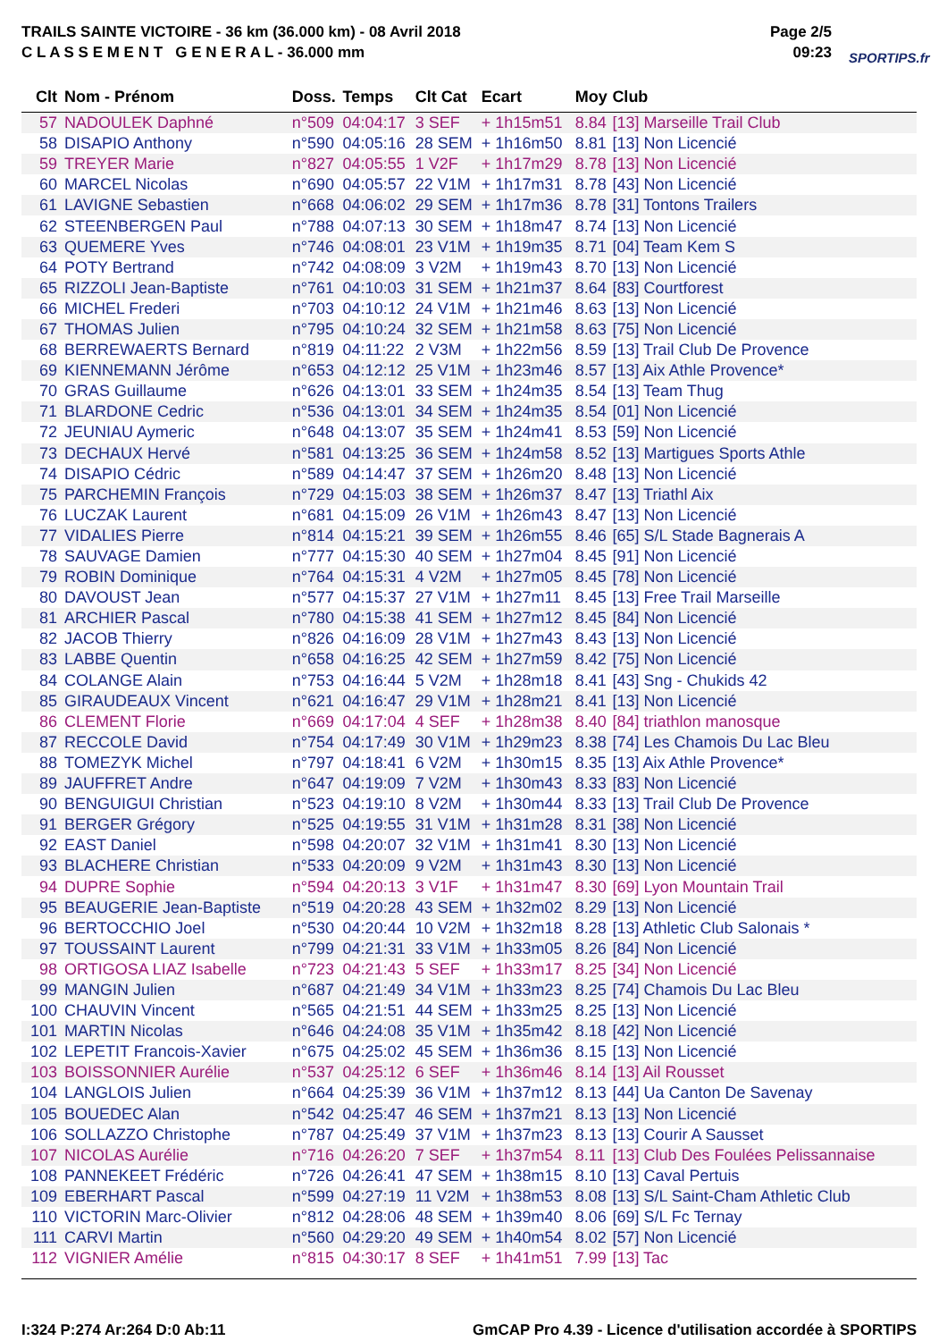TRAILS SAINTE VICTOIRE - 36 km (36.000 km) - 08 Avril 2018
C L A S S E M E N T G E N E R A L - 36.000 mm
Page 2/5
09:23
SPORTIPS.fr
| Clt | Nom - Prénom | Doss. | Temps | Clt Cat | Ecart | Moy | Club |
| --- | --- | --- | --- | --- | --- | --- | --- |
| 57 | NADOULEK Daphné | n°509 | 04:04:17 | 3 SEF | + 1h15m51 | 8.84 | [13] Marseille Trail Club |
| 58 | DISAPIO Anthony | n°590 | 04:05:16 | 28 SEM | + 1h16m50 | 8.81 | [13] Non Licencié |
| 59 | TREYER Marie | n°827 | 04:05:55 | 1 V2F | + 1h17m29 | 8.78 | [13] Non Licencié |
| 60 | MARCEL Nicolas | n°690 | 04:05:57 | 22 V1M | + 1h17m31 | 8.78 | [43] Non Licencié |
| 61 | LAVIGNE Sebastien | n°668 | 04:06:02 | 29 SEM | + 1h17m36 | 8.78 | [31] Tontons Trailers |
| 62 | STEENBERGEN Paul | n°788 | 04:07:13 | 30 SEM | + 1h18m47 | 8.74 | [13] Non Licencié |
| 63 | QUEMERE Yves | n°746 | 04:08:01 | 23 V1M | + 1h19m35 | 8.71 | [04] Team Kem S |
| 64 | POTY Bertrand | n°742 | 04:08:09 | 3 V2M | + 1h19m43 | 8.70 | [13] Non Licencié |
| 65 | RIZZOLI Jean-Baptiste | n°761 | 04:10:03 | 31 SEM | + 1h21m37 | 8.64 | [83] Courtforest |
| 66 | MICHEL Frederi | n°703 | 04:10:12 | 24 V1M | + 1h21m46 | 8.63 | [13] Non Licencié |
| 67 | THOMAS Julien | n°795 | 04:10:24 | 32 SEM | + 1h21m58 | 8.63 | [75] Non Licencié |
| 68 | BERREWAERTS Bernard | n°819 | 04:11:22 | 2 V3M | + 1h22m56 | 8.59 | [13] Trail Club De Provence |
| 69 | KIENNEMANN Jérôme | n°653 | 04:12:12 | 25 V1M | + 1h23m46 | 8.57 | [13] Aix Athle Provence* |
| 70 | GRAS Guillaume | n°626 | 04:13:01 | 33 SEM | + 1h24m35 | 8.54 | [13] Team Thug |
| 71 | BLARDONE Cedric | n°536 | 04:13:01 | 34 SEM | + 1h24m35 | 8.54 | [01] Non Licencié |
| 72 | JEUNIAU Aymeric | n°648 | 04:13:07 | 35 SEM | + 1h24m41 | 8.53 | [59] Non Licencié |
| 73 | DECHAUX Hervé | n°581 | 04:13:25 | 36 SEM | + 1h24m58 | 8.52 | [13] Martigues Sports Athle |
| 74 | DISAPIO Cédric | n°589 | 04:14:47 | 37 SEM | + 1h26m20 | 8.48 | [13] Non Licencié |
| 75 | PARCHEMIN François | n°729 | 04:15:03 | 38 SEM | + 1h26m37 | 8.47 | [13] Triathl Aix |
| 76 | LUCZAK Laurent | n°681 | 04:15:09 | 26 V1M | + 1h26m43 | 8.47 | [13] Non Licencié |
| 77 | VIDALIES Pierre | n°814 | 04:15:21 | 39 SEM | + 1h26m55 | 8.46 | [65] S/L Stade Bagnerais A |
| 78 | SAUVAGE Damien | n°777 | 04:15:30 | 40 SEM | + 1h27m04 | 8.45 | [91] Non Licencié |
| 79 | ROBIN Dominique | n°764 | 04:15:31 | 4 V2M | + 1h27m05 | 8.45 | [78] Non Licencié |
| 80 | DAVOUST Jean | n°577 | 04:15:37 | 27 V1M | + 1h27m11 | 8.45 | [13] Free Trail Marseille |
| 81 | ARCHIER Pascal | n°780 | 04:15:38 | 41 SEM | + 1h27m12 | 8.45 | [84] Non Licencié |
| 82 | JACOB Thierry | n°826 | 04:16:09 | 28 V1M | + 1h27m43 | 8.43 | [13] Non Licencié |
| 83 | LABBE Quentin | n°658 | 04:16:25 | 42 SEM | + 1h27m59 | 8.42 | [75] Non Licencié |
| 84 | COLANGE Alain | n°753 | 04:16:44 | 5 V2M | + 1h28m18 | 8.41 | [43] Sng - Chukids 42 |
| 85 | GIRAUDEAUX Vincent | n°621 | 04:16:47 | 29 V1M | + 1h28m21 | 8.41 | [13] Non Licencié |
| 86 | CLEMENT Florie | n°669 | 04:17:04 | 4 SEF | + 1h28m38 | 8.40 | [84] triathlon manosque |
| 87 | RECCOLE David | n°754 | 04:17:49 | 30 V1M | + 1h29m23 | 8.38 | [74] Les Chamois Du Lac Bleu |
| 88 | TOMEZYK Michel | n°797 | 04:18:41 | 6 V2M | + 1h30m15 | 8.35 | [13] Aix Athle Provence* |
| 89 | JAUFFRET Andre | n°647 | 04:19:09 | 7 V2M | + 1h30m43 | 8.33 | [83] Non Licencié |
| 90 | BENGUIGUI Christian | n°523 | 04:19:10 | 8 V2M | + 1h30m44 | 8.33 | [13] Trail Club De Provence |
| 91 | BERGER Grégory | n°525 | 04:19:55 | 31 V1M | + 1h31m28 | 8.31 | [38] Non Licencié |
| 92 | EAST Daniel | n°598 | 04:20:07 | 32 V1M | + 1h31m41 | 8.30 | [13] Non Licencié |
| 93 | BLACHERE Christian | n°533 | 04:20:09 | 9 V2M | + 1h31m43 | 8.30 | [13] Non Licencié |
| 94 | DUPRE Sophie | n°594 | 04:20:13 | 3 V1F | + 1h31m47 | 8.30 | [69] Lyon Mountain Trail |
| 95 | BEAUGERIE Jean-Baptiste | n°519 | 04:20:28 | 43 SEM | + 1h32m02 | 8.29 | [13] Non Licencié |
| 96 | BERTOCCHIO Joel | n°530 | 04:20:44 | 10 V2M | + 1h32m18 | 8.28 | [13] Athletic Club Salonais * |
| 97 | TOUSSAINT Laurent | n°799 | 04:21:31 | 33 V1M | + 1h33m05 | 8.26 | [84] Non Licencié |
| 98 | ORTIGOSA LIAZ Isabelle | n°723 | 04:21:43 | 5 SEF | + 1h33m17 | 8.25 | [34] Non Licencié |
| 99 | MANGIN Julien | n°687 | 04:21:49 | 34 V1M | + 1h33m23 | 8.25 | [74] Chamois Du Lac Bleu |
| 100 | CHAUVIN Vincent | n°565 | 04:21:51 | 44 SEM | + 1h33m25 | 8.25 | [13] Non Licencié |
| 101 | MARTIN Nicolas | n°646 | 04:24:08 | 35 V1M | + 1h35m42 | 8.18 | [42] Non Licencié |
| 102 | LEPETIT Francois-Xavier | n°675 | 04:25:02 | 45 SEM | + 1h36m36 | 8.15 | [13] Non Licencié |
| 103 | BOISSONNIER Aurélie | n°537 | 04:25:12 | 6 SEF | + 1h36m46 | 8.14 | [13] Ail Rousset |
| 104 | LANGLOIS Julien | n°664 | 04:25:39 | 36 V1M | + 1h37m12 | 8.13 | [44] Ua Canton De Savenay |
| 105 | BOUEDEC Alan | n°542 | 04:25:47 | 46 SEM | + 1h37m21 | 8.13 | [13] Non Licencié |
| 106 | SOLLAZZO Christophe | n°787 | 04:25:49 | 37 V1M | + 1h37m23 | 8.13 | [13] Courir A Sausset |
| 107 | NICOLAS Aurélie | n°716 | 04:26:20 | 7 SEF | + 1h37m54 | 8.11 | [13] Club Des Foulées Pelissannaise |
| 108 | PANNEKEET Frédéric | n°726 | 04:26:41 | 47 SEM | + 1h38m15 | 8.10 | [13] Caval Pertuis |
| 109 | EBERHART Pascal | n°599 | 04:27:19 | 11 V2M | + 1h38m53 | 8.08 | [13] S/L Saint-Cham Athletic Club |
| 110 | VICTORIN Marc-Olivier | n°812 | 04:28:06 | 48 SEM | + 1h39m40 | 8.06 | [69] S/L Fc Ternay |
| 111 | CARVI Martin | n°560 | 04:29:20 | 49 SEM | + 1h40m54 | 8.02 | [57] Non Licencié |
| 112 | VIGNIER Amélie | n°815 | 04:30:17 | 8 SEF | + 1h41m51 | 7.99 | [13] Tac |
I:324 P:274 Ar:264 D:0 Ab:11
GmCAP Pro 4.39 - Licence d'utilisation accordée à SPORTIPS